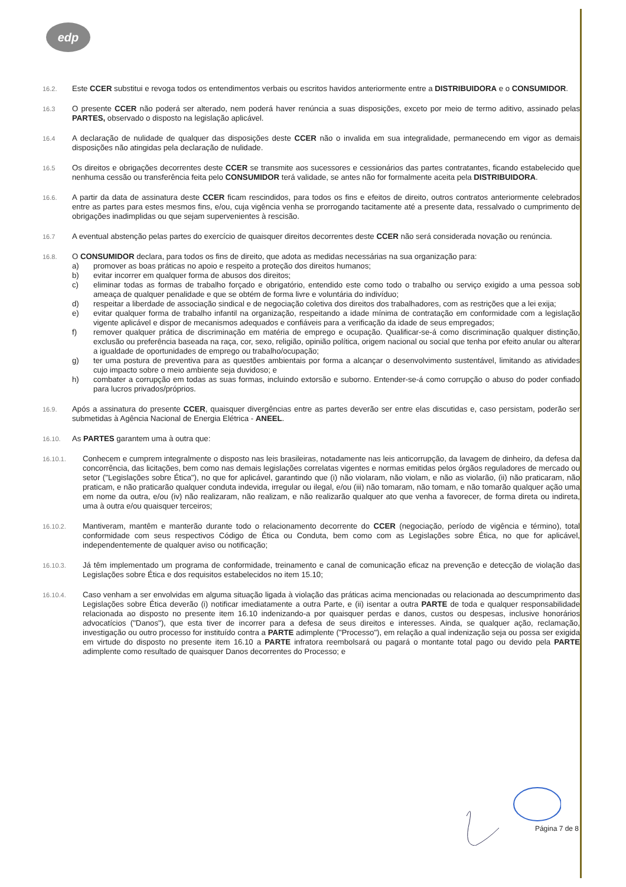edp
16.2.
Este CCER substitui e revoga todos os entendimentos verbais ou escritos havidos anteriormente entre a DISTRIBUIDORA e o CONSUMIDOR.
16.3
O presente CCER não poderá ser alterado, nem poderá haver renúncia a suas disposições, exceto por meio de termo aditivo, assinado pelas PARTES, observado o disposto na legislação aplicável.
16.4
A declaração de nulidade de qualquer das disposições deste CCER não o invalida em sua integralidade, permanecendo em vigor as demais disposições não atingidas pela declaração de nulidade.
16.5
Os direitos e obrigações decorrentes deste CCER se transmite aos sucessores e cessionários das partes contratantes, ficando estabelecido que nenhuma cessão ou transferência feita pelo CONSUMIDOR terá validade, se antes não for formalmente aceita pela DISTRIBUIDORA.
16.6.
A partir da data de assinatura deste CCER ficam rescindidos, para todos os fins e efeitos de direito, outros contratos anteriormente celebrados entre as partes para estes mesmos fins, e/ou, cuja vigência venha se prorrogando tacitamente até a presente data, ressalvado o cumprimento de obrigações inadimplidas ou que sejam supervenientes à rescisão.
16.7
A eventual abstenção pelas partes do exercício de quaisquer direitos decorrentes deste CCER não será considerada novação ou renúncia.
16.8.
O CONSUMIDOR declara, para todos os fins de direito, que adota as medidas necessárias na sua organização para:
a) promover as boas práticas no apoio e respeito a proteção dos direitos humanos;
b) evitar incorrer em qualquer forma de abusos dos direitos;
c) eliminar todas as formas de trabalho forçado e obrigatório, entendido este como todo o trabalho ou serviço exigido a uma pessoa sob ameaça de qualquer penalidade e que se obtém de forma livre e voluntária do indivíduo;
d) respeitar a liberdade de associação sindical e de negociação coletiva dos direitos dos trabalhadores, com as restrições que a lei exija;
e) evitar qualquer forma de trabalho infantil na organização, respeitando a idade mínima de contratação em conformidade com a legislação vigente aplicável e dispor de mecanismos adequados e confiáveis para a verificação da idade de seus empregados;
f) remover qualquer prática de discriminação em matéria de emprego e ocupação. Qualificar-se-á como discriminação qualquer distinção, exclusão ou preferência baseada na raça, cor, sexo, religião, opinião política, origem nacional ou social que tenha por efeito anular ou alterar a igualdade de oportunidades de emprego ou trabalho/ocupação;
g) ter uma postura de preventiva para as questões ambientais por forma a alcançar o desenvolvimento sustentável, limitando as atividades cujo impacto sobre o meio ambiente seja duvidoso; e
h) combater a corrupção em todas as suas formas, incluindo extorsão e suborno. Entender-se-á como corrupção o abuso do poder confiado para lucros privados/próprios.
16.9.
Após a assinatura do presente CCER, quaisquer divergências entre as partes deverão ser entre elas discutidas e, caso persistam, poderão ser submetidas à Agência Nacional de Energia Elétrica - ANEEL.
16.10.
As PARTES garantem uma à outra que:
16.10.1.
Conhecem e cumprem integralmente o disposto nas leis brasileiras, notadamente nas leis anticorrupção, da lavagem de dinheiro, da defesa da concorrência, das licitações, bem como nas demais legislações correlatas vigentes e normas emitidas pelos órgãos reguladores de mercado ou setor ("Legislações sobre Ética"), no que for aplicável, garantindo que (i) não violaram, não violam, e não as violarão, (ii) não praticaram, não praticam, e não praticarão qualquer conduta indevida, irregular ou ilegal, e/ou (iii) não tomaram, não tomam, e não tomarão qualquer ação uma em nome da outra, e/ou (iv) não realizaram, não realizam, e não realizarão qualquer ato que venha a favorecer, de forma direta ou indireta, uma à outra e/ou quaisquer terceiros;
16.10.2.
Mantiveram, mantêm e manterão durante todo o relacionamento decorrente do CCER (negociação, período de vigência e término), total conformidade com seus respectivos Código de Ética ou Conduta, bem como com as Legislações sobre Ética, no que for aplicável, independentemente de qualquer aviso ou notificação;
16.10.3.
Já têm implementado um programa de conformidade, treinamento e canal de comunicação eficaz na prevenção e detecção de violação das Legislações sobre Ética e dos requisitos estabelecidos no item 15.10;
16.10.4.
Caso venham a ser envolvidas em alguma situação ligada à violação das práticas acima mencionadas ou relacionada ao descumprimento das Legislações sobre Ética deverão (i) notificar imediatamente a outra Parte, e (ii) isentar a outra PARTE de toda e qualquer responsabilidade relacionada ao disposto no presente item 16.10 indenizando-a por quaisquer perdas e danos, custos ou despesas, inclusive honorários advocatícios ("Danos"), que esta tiver de incorrer para a defesa de seus direitos e interesses. Ainda, se qualquer ação, reclamação, investigação ou outro processo for instituído contra a PARTE adimplente ("Processo"), em relação a qual indenização seja ou possa ser exigida em virtude do disposto no presente item 16.10 a PARTE infratora reembolsará ou pagará o montante total pago ou devido pela PARTE adimplente como resultado de quaisquer Danos decorrentes do Processo; e
Página 7 de 8